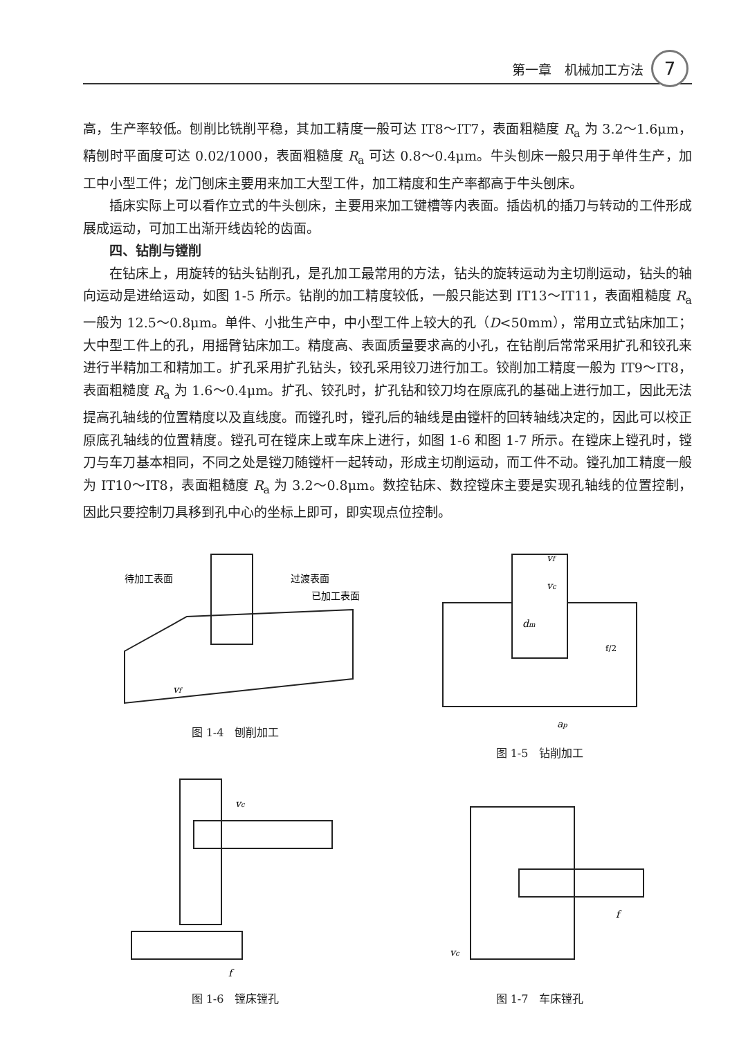第一章　机械加工方法 7
高，生产率较低。刨削比铣削平稳，其加工精度一般可达 IT8～IT7，表面粗糙度 R<sub>a</sub> 为 3.2～1.6μm，精刨时平面度可达 0.02/1000，表面粗糙度 R<sub>a</sub> 可达 0.8～0.4μm。牛头刨床一般只用于单件生产，加工中小型工件；龙门刨床主要用来加工大型工件，加工精度和生产率都高于牛头刨床。
插床实际上可以看作立式的牛头刨床，主要用来加工键槽等内表面。插齿机的插刀与转动的工件形成展成运动，可加工出渐开线齿轮的齿面。
四、钻削与镗削
在钻床上，用旋转的钻头钻削孔，是孔加工最常用的方法，钻头的旋转运动为主切削运动，钻头的轴向运动是进给运动，如图 1-5 所示。钻削的加工精度较低，一般只能达到 IT13～IT11，表面粗糙度 R<sub>a</sub> 一般为 12.5～0.8μm。单件、小批生产中，中小型工件上较大的孔（D<50mm），常用立式钻床加工；大中型工件上的孔，用摇臂钻床加工。精度高、表面质量要求高的小孔，在钻削后常常采用扩孔和铰孔来进行半精加工和精加工。扩孔采用扩孔钻头，铰孔采用铰刀进行加工。铰削加工精度一般为 IT9～IT8，表面粗糙度 R<sub>a</sub> 为 1.6～0.4μm。扩孔、铰孔时，扩孔钻和铰刀均在原底孔的基础上进行加工，因此无法提高孔轴线的位置精度以及直线度。而镗孔时，镗孔后的轴线是由镗杆的回转轴线决定的，因此可以校正原底孔轴线的位置精度。镗孔可在镗床上或车床上进行，如图 1-6 和图 1-7 所示。在镗床上镗孔时，镗刀与车刀基本相同，不同之处是镗刀随镗杆一起转动，形成主切削运动，而工件不动。镗孔加工精度一般为 IT10～IT8，表面粗糙度 R<sub>a</sub> 为 3.2～0.8μm。数控钻床、数控镗床主要是实现孔轴线的位置控制，因此只要控制刀具移到孔中心的坐标上即可，即实现点位控制。
待加工表面
过渡表面
已加工表面
vf
图 1-4　刨削加工
vf
vc
dm
f/2
ap
图 1-5　钻削加工
vc
f
图 1-6　镗床镗孔
f
vc
图 1-7　车床镗孔